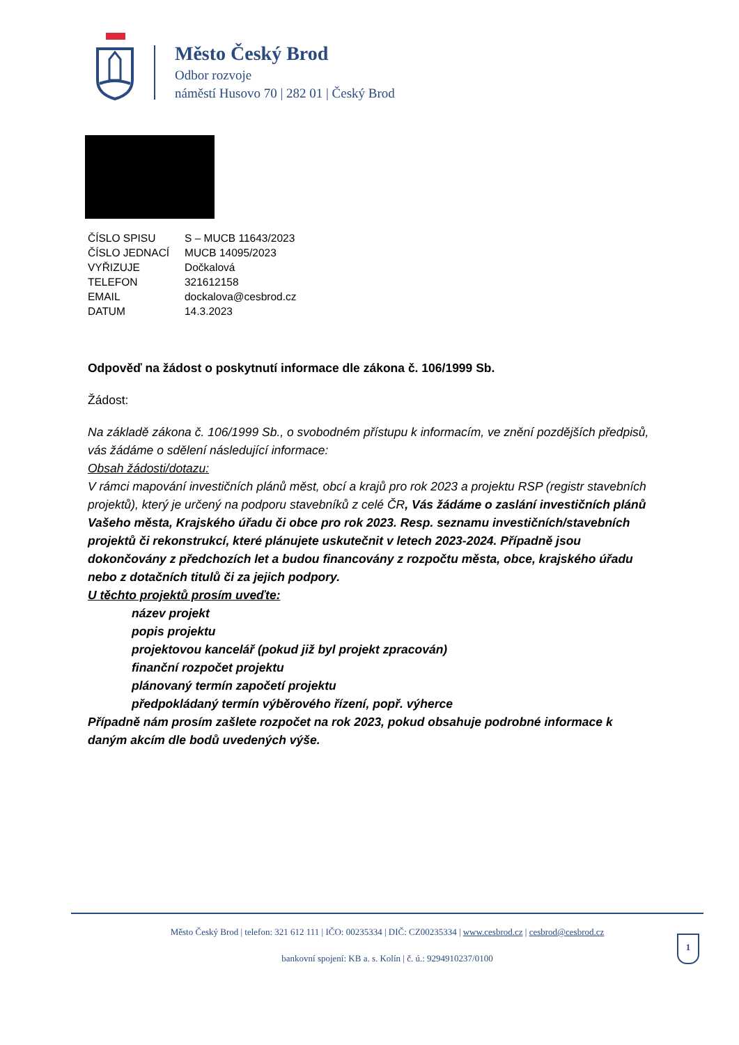Město Český Brod
Odbor rozvoje
náměstí Husovo 70 | 282 01 | Český Brod
| ČÍSLO SPISU | S – MUCB 11643/2023 |
| ČÍSLO JEDNACÍ | MUCB 14095/2023 |
| VYŘIZUJE | Dočkalová |
| TELEFON | 321612158 |
| EMAIL | dockalova@cesbrod.cz |
| DATUM | 14.3.2023 |
Odpověď na žádost o poskytnutí informace dle zákona č. 106/1999 Sb.
Žádost:
Na základě zákona č. 106/1999 Sb., o svobodném přístupu k informacím, ve znění pozdějších předpisů, vás žádáme o sdělení následující informace:
Obsah žádosti/dotazu:
V rámci mapování investičních plánů měst, obcí a krajů pro rok 2023 a projektu RSP (registr stavebních projektů), který je určený na podporu stavebníků z celé ČR, Vás žádáme o zaslání investičních plánů Vašeho města, Krajského úřadu či obce pro rok 2023. Resp. seznamu investičních/stavebních projektů či rekonstrukcí, které plánujete uskutečnit v letech 2023-2024. Případně jsou dokončovány z předchozích let a budou financovány z rozpočtu města, obce, krajského úřadu nebo z dotačních titulů či za jejich podpory.
U těchto projektů prosím uveďte:
název projekt
popis projektu
projektovou kancelář (pokud již byl projekt zpracován)
finanční rozpočet projektu
plánovaný termín započetí projektu
předpokládaný termín výběrového řízení, popř. výherce
Případně nám prosím zašlete rozpočet na rok 2023, pokud obsahuje podrobné informace k daným akcím dle bodů uvedených výše.
Město Český Brod | telefon: 321 612 111 | IČO: 00235334 | DIČ: CZ00235334 | www.cesbrod.cz | cesbrod@cesbrod.cz
bankovní spojení: KB a. s. Kolín | č. ú.: 9294910237/0100
1